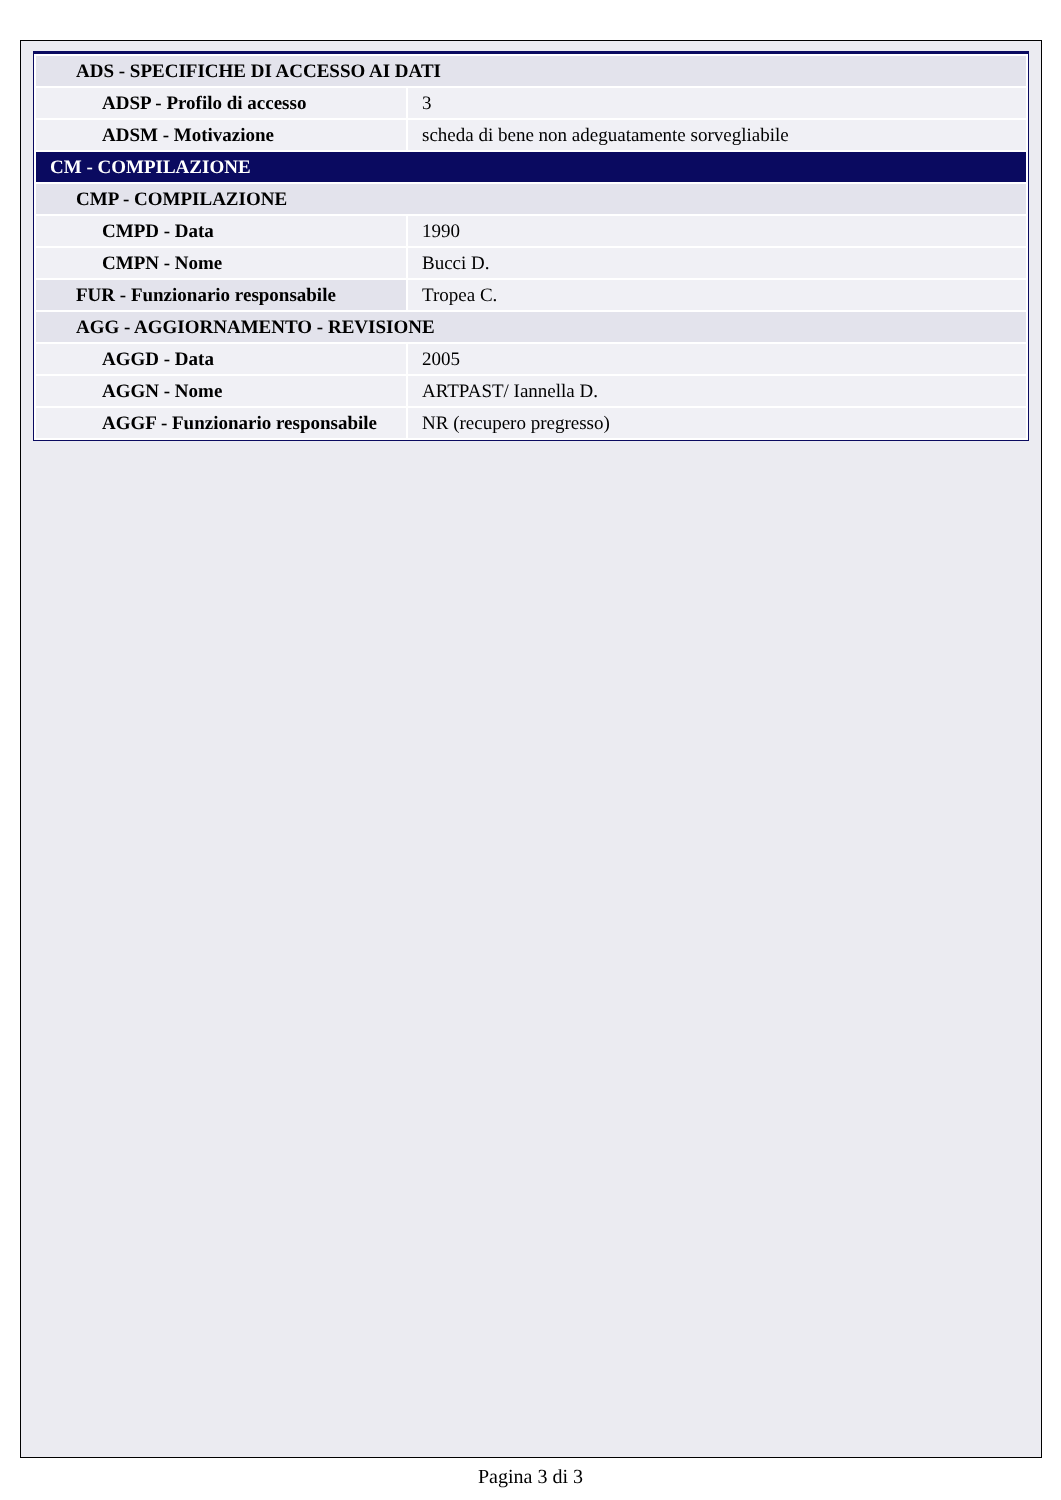| ADS - SPECIFICHE DI ACCESSO AI DATI | |
| ADSP - Profilo di accesso | 3 |
| ADSM - Motivazione | scheda di bene non adeguatamente sorvegliabile |
| CM - COMPILAZIONE | |
| CMP - COMPILAZIONE | |
| CMPD - Data | 1990 |
| CMPN - Nome | Bucci D. |
| FUR - Funzionario responsabile | Tropea C. |
| AGG - AGGIORNAMENTO - REVISIONE | |
| AGGD - Data | 2005 |
| AGGN - Nome | ARTPAST/ Iannella D. |
| AGGF - Funzionario responsabile | NR (recupero pregresso) |
Pagina 3 di 3